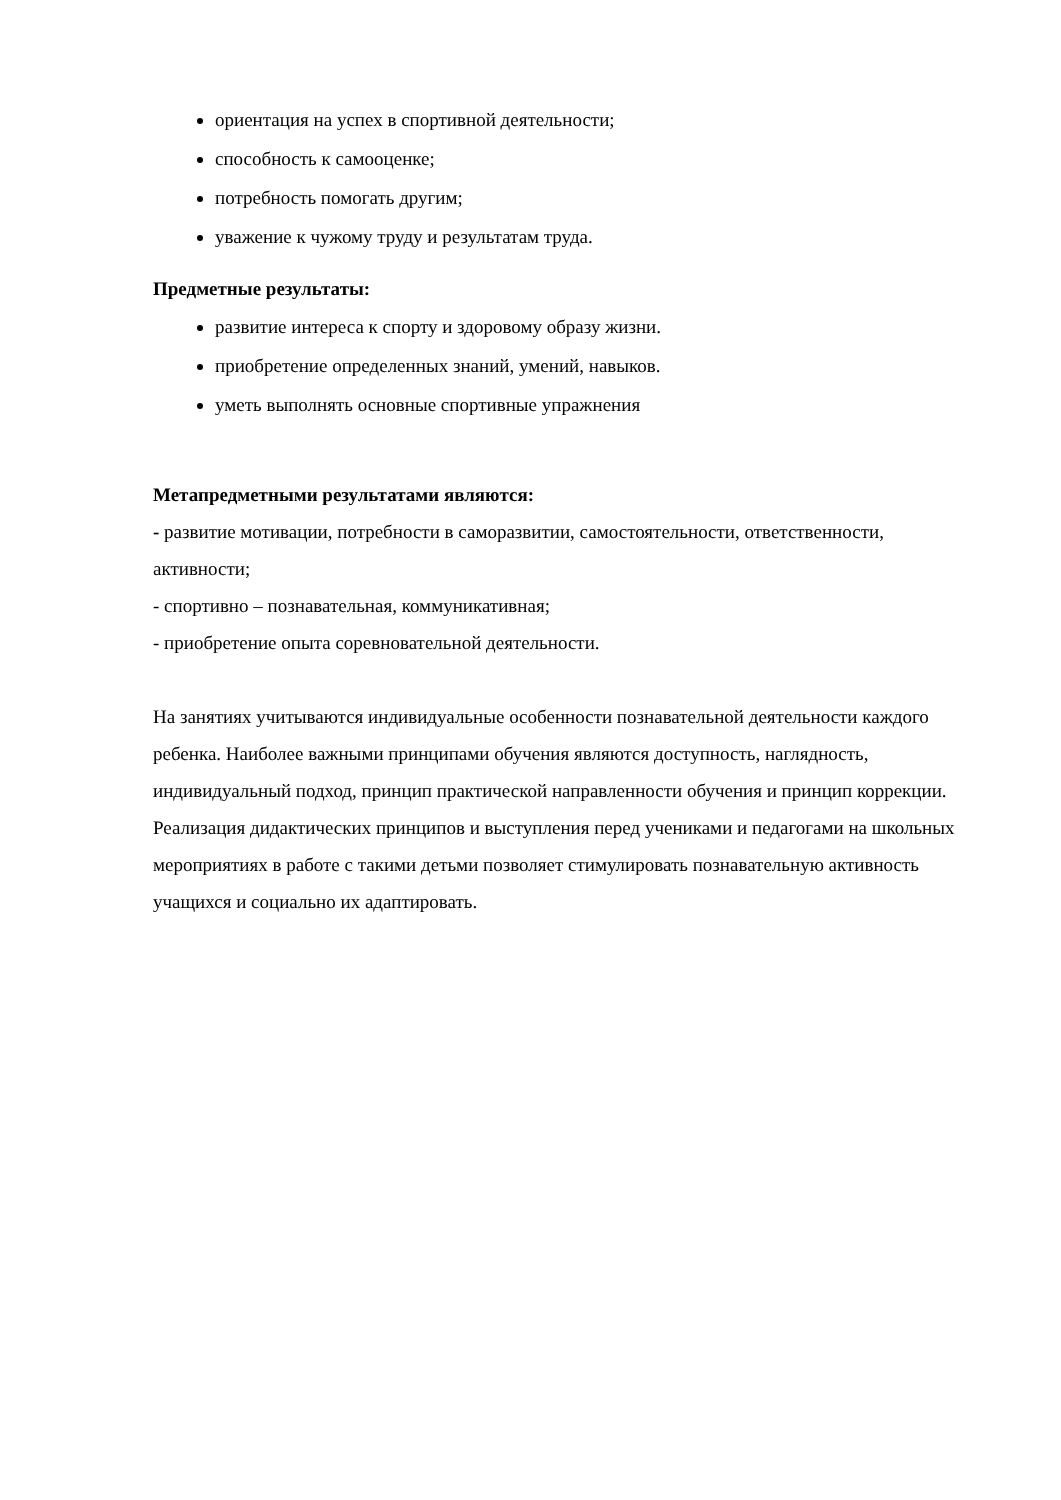ориентация на успех в спортивной деятельности;
способность к самооценке;
потребность помогать другим;
уважение к чужому труду и результатам труда.
Предметные результаты:
развитие интереса к спорту и здоровому образу жизни.
приобретение определенных знаний, умений, навыков.
уметь выполнять основные спортивные упражнения
Метапредметными результатами являются:
- развитие мотивации, потребности в саморазвитии, самостоятельности, ответственности, активности;
- спортивно – познавательная, коммуникативная;
- приобретение опыта соревновательной деятельности.
На занятиях учитываются индивидуальные особенности познавательной деятельности каждого ребенка. Наиболее важными принципами обучения являются доступность, наглядность, индивидуальный подход, принцип практической направленности обучения и принцип коррекции. Реализация дидактических принципов и выступления перед учениками и педагогами на школьных мероприятиях в работе с такими детьми позволяет стимулировать познавательную активность учащихся и социально их адаптировать.